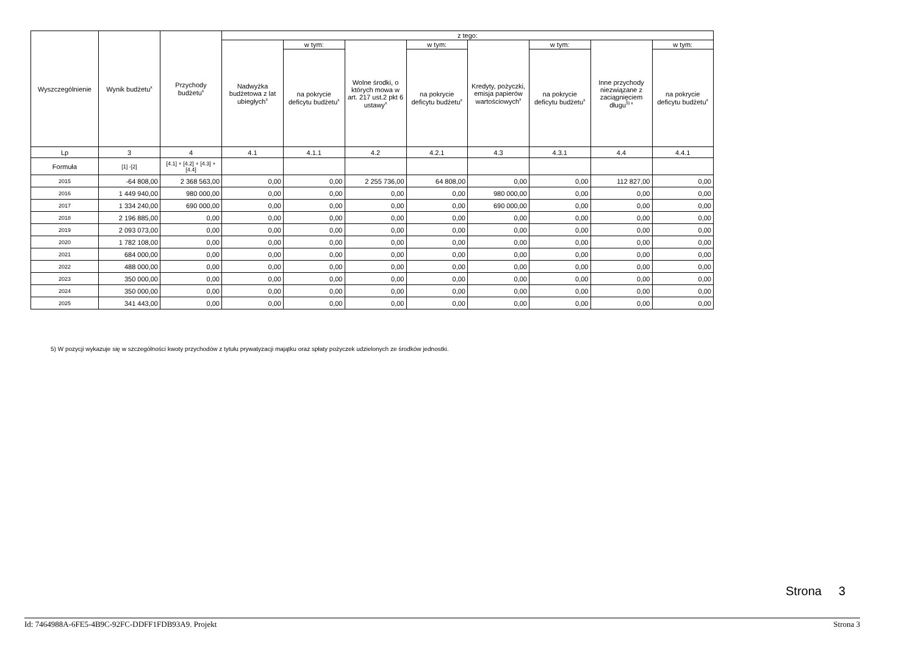| Wyszczególnienie | Wynik budżetu<sup>x</sup> | Przychody budżetu<sup>x</sup> | z tego: | | | | | | | |
| --- | --- | --- | --- | --- | --- | --- | --- | --- | --- | --- |
| | | | Nadwyżka budżetowa z lat ubiegłych<sup>x</sup> | w tym: | Wolne środki, o których mowa w art. 217 ust.2 pkt 6 ustawy<sup>x</sup> | w tym: | Kredyty, pożyczki, emisja papierów wartościowych<sup>x</sup> | w tym: | Inne przychody niezwiązane z zaciągnięciem długu<sup>5) x</sup> | w tym: |
| | | | | na pokrycie deficytu budżetu<sup>x</sup> | | na pokrycie deficytu budżetu<sup>x</sup> | | na pokrycie deficytu budżetu<sup>x</sup> | | na pokrycie deficytu budżetu<sup>x</sup> |
| Lp | 3 | 4 | 4.1 | 4.1.1 | 4.2 | 4.2.1 | 4.3 | 4.3.1 | 4.4 | 4.4.1 |
| Formuła | [1] -[2] | [4.1] + [4.2] + [4.3] + [4.4] | | | | | | | | |
| 2015 | -64 808,00 | 2 368 563,00 | 0,00 | 0,00 | 2 255 736,00 | 64 808,00 | 0,00 | 0,00 | 112 827,00 | 0,00 |
| 2016 | 1 449 940,00 | 980 000,00 | 0,00 | 0,00 | 0,00 | 0,00 | 980 000,00 | 0,00 | 0,00 | 0,00 |
| 2017 | 1 334 240,00 | 690 000,00 | 0,00 | 0,00 | 0,00 | 0,00 | 690 000,00 | 0,00 | 0,00 | 0,00 |
| 2018 | 2 196 885,00 | 0,00 | 0,00 | 0,00 | 0,00 | 0,00 | 0,00 | 0,00 | 0,00 | 0,00 |
| 2019 | 2 093 073,00 | 0,00 | 0,00 | 0,00 | 0,00 | 0,00 | 0,00 | 0,00 | 0,00 | 0,00 |
| 2020 | 1 782 108,00 | 0,00 | 0,00 | 0,00 | 0,00 | 0,00 | 0,00 | 0,00 | 0,00 | 0,00 |
| 2021 | 684 000,00 | 0,00 | 0,00 | 0,00 | 0,00 | 0,00 | 0,00 | 0,00 | 0,00 | 0,00 |
| 2022 | 488 000,00 | 0,00 | 0,00 | 0,00 | 0,00 | 0,00 | 0,00 | 0,00 | 0,00 | 0,00 |
| 2023 | 350 000,00 | 0,00 | 0,00 | 0,00 | 0,00 | 0,00 | 0,00 | 0,00 | 0,00 | 0,00 |
| 2024 | 350 000,00 | 0,00 | 0,00 | 0,00 | 0,00 | 0,00 | 0,00 | 0,00 | 0,00 | 0,00 |
| 2025 | 341 443,00 | 0,00 | 0,00 | 0,00 | 0,00 | 0,00 | 0,00 | 0,00 | 0,00 | 0,00 |
5) W pozycji wykazuje się w szczególności kwoty przychodów z tytułu prywatyzacji majątku oraz spłaty pożyczek udzielonych ze środków jednostki.
Strona 3
Id: 7464988A-6FE5-4B9C-92FC-DDFF1FDB93A9. Projekt Strona 3